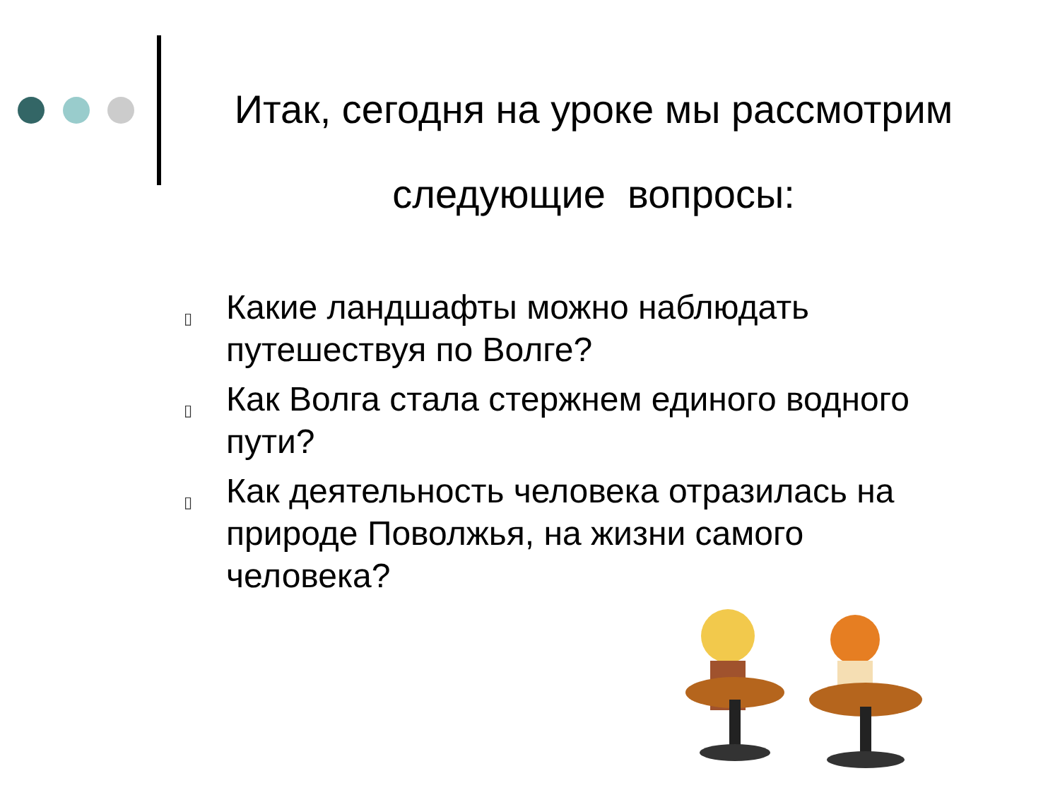Итак, сегодня на уроке мы рассмотрим
следующие вопросы:
▯ Какие ландшафты можно наблюдать путешествуя по Волге?
▯ Как Волга стала стержнем единого водного пути?
▯ Как деятельность человека отразилась на природе Поволжья, на жизни самого человека?